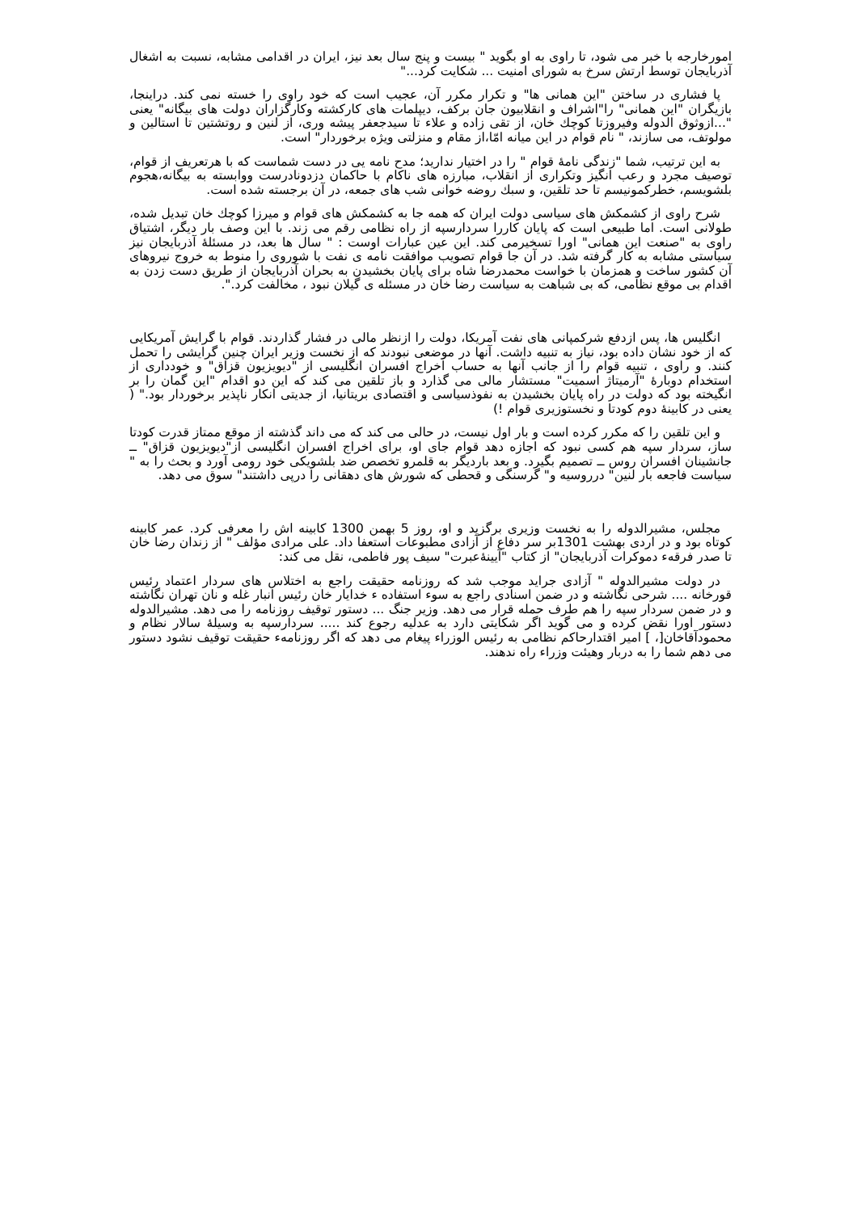امورخارجه با خبر می شود، تا راوی به او بگوید " بیست و پنج سال بعد نیز، ایران در اقدامی مشابه، نسبت به اشغال آذربایجان توسط ارتش سرخ به شورای امنیت ... شکایت کرد..."
پا فشاری در ساختن "این همانی ها" و تکرار مکرر آن، عجیب است که خود راوی را خسته نمی کند. دراینجا، بازیگران "این همانی" را"اشراف و انقلابیون جان برکف، دیپلمات های کارکشته وکارگزاران دولت های بیگانه" یعنی "...ازوثوق الدوله وفیروزتا کوچك خان، از تقی زاده و علاء تا سیدجعفر پیشه وری، از لنین و روتشتین تا استالین و مولوتف، می سازند، " نام قوام در این میانه امّا،از مقام و منزلتی ویژه برخوردار" است.
به این ترتیب، شما "زندگی نامۀ قوام " را در اختیار ندارید؛ مدح نامه یی در دست شماست که با هرتعریف از قوام، توصیف مجرد و رعب انگیز وتکراری از انقلاب، مبارزه های ناکام با حاکمان دزدونادرست ووابسته به بیگانه،هجوم بلشویسم، خطرکمونیسم تا حد تلقین، و سبك روضه خوانی شب های جمعه، در آن برجسته شده است.
شرح راوی از کشمکش های سیاسی دولت ایران که همه جا به کشمکش های قوام و میرزا کوچك خان تبدیل شده، طولانی است. اما طبیعی است که پایان کاررا سردارسپه از راه نظامی رقم می زند. با این وصف بار دیگر، اشتیاق راوی به "صنعت این همانی" اورا تسخیرمی کند. این عین عبارات اوست : " سال ها بعد، در مسئلۀ آذربایجان نیز سیاستی مشابه به کار گرفته شد. در آن جا قوام تصویب موافقت نامه ی نفت با شوروی را منوط به خروج نیروهای آن کشور ساخت و همزمان با خواست محمدرضا شاه برای پایان بخشیدن به بحران آذربایجان از طریق دست زدن به اقدام بی موقع نظامی، که بی شباهت به سیاست رضا خان در مسئله ی گیلان نبود ، مخالفت کرد.".
انگلیس ها، پس ازدفع شرکمپانی های نفت آمریکا، دولت را ازنظر مالی در فشار گذاردند. قوام با گرایش آمریکایی که از خود نشان داده بود، نیاز به تنبیه داشت. آنها در موضعی نبودند که از نخست وزیر ایران چنین گرایشی را تحمل کنند. و راوی ، تنبیه قوام را از جانب آنها به حساب اخراج افسران انگلیسی از "دیویزیون قزاق" و خودداری از استخدام دوبارۀ "آرمیتاژ اسمیت" مستشار مالی می گذارد و باز تلقین می کند که این دو اقدام "این گمان را بر انگیخته بود که دولت در راه پایان بخشیدن به نفوذسیاسی و اقتصادی بریتانیا، از جدیتی انکار ناپذیر برخوردار بود." ( یعنی در کابینۀ دوم کودتا و نخستوزیری قوام !)
و این تلقین را که مکرر کرده است و بار اول نیست، در حالی می کند که می داند گذشته از موقع ممتاز قدرت کودتا ساز، سردار سپه هم کسی نبود که اجازه دهد قوام جای او، برای اخراج افسران انگلیسی از"دیویزیون قزاق" ــ جانشینان افسران روس ــ تصمیم بگیرد. و بعد باردیگر به قلمرو تخصص ضد بلشویکی خود رومی آورد و بحث را به " سیاست فاجعه بار لنین" درروسیه و" گرسنگی و قحطی که شورش های دهقانی را درپی داشتند" سوق می دهد.
مجلس، مشیرالدوله را به نخست وزیری برگزید و او، روز 5 بهمن 1300 کابینه اش را معرفی کرد. عمر کابینه کوتاه بود و در اردی بهشت 1301بر سر دفاع از آزادی مطبوعات استعفا داد. علی مرادی مؤلف " از زندان رضا خان تا صدر فرقهء دموکرات آذربایجان" از کتاب "آیینۀعبرت" سیف پور فاطمی، نقل می کند:
در دولت مشیرالدوله " آزادی جراید موجب شد که روزنامه حقیقت راجع به اختلاس های سردار اعتماد رئیس قورخانه .... شرحی نگاشته و در ضمن اسنادی راجع به سوء استفاده ء خدایار خان رئیس انبار غله و نان تهران نگاشته و در ضمن سردار سپه را هم طرف حمله قرار می دهد. وزیر جنگ ... دستور توقیف روزنامه را می دهد. مشیرالدوله دستور اورا نقض کرده و می گوید اگر شکایتی دارد به عدلیه رجوع کند ..... سردارسپه به وسیلۀ سالار نظام و محمودآقاخان[، ] امیر اقتدارحاکم نظامی به رئیس الوزراء پیغام می دهد که اگر روزنامهء حقیقت توقیف نشود دستور می دهم شما را به دربار وهیئت وزراء راه ندهند.